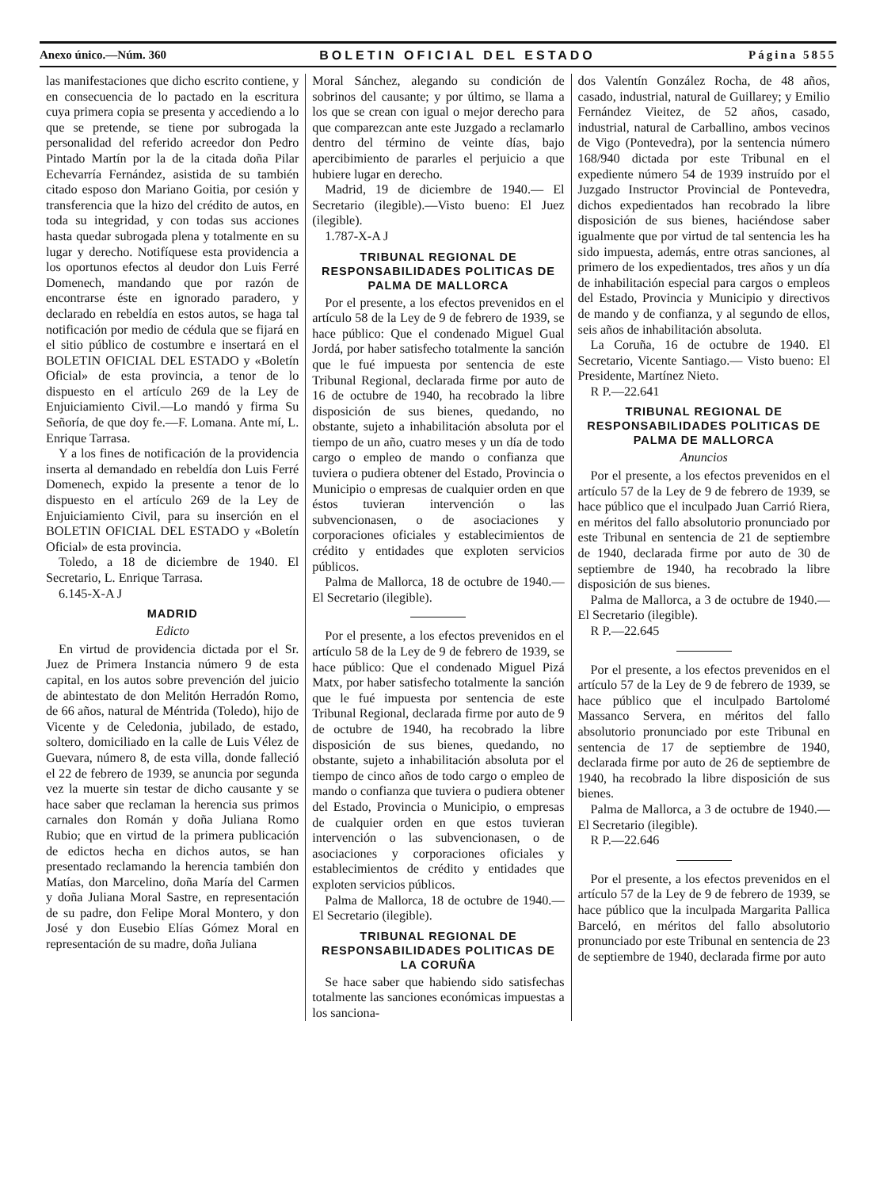Anexo único.—Núm. 360 BOLETIN OFICIAL DEL ESTADO Página 5855
las manifestaciones que dicho escrito contiene, y en consecuencia de lo pactado en la escritura cuya primera copia se presenta y accediendo a lo que se pretende, se tiene por subrogada la personalidad del referido acreedor don Pedro Pintado Martín por la de la citada doña Pilar Echevarría Fernández, asistida de su también citado esposo don Mariano Goitia, por cesión y transferencia que la hizo del crédito de autos, en toda su integridad, y con todas sus acciones hasta quedar subrogada plena y totalmente en su lugar y derecho. Notifíquese esta providencia a los oportunos efectos al deudor don Luis Ferré Domenech, mandando que por razón de encontrarse éste en ignorado paradero, y declarado en rebeldía en estos autos, se haga tal notificación por medio de cédula que se fijará en el sitio público de costumbre e insertará en el BOLETIN OFICIAL DEL ESTADO y «Boletín Oficial» de esta provincia, a tenor de lo dispuesto en el artículo 269 de la Ley de Enjuiciamiento Civil.—Lo mandó y firma Su Señoría, de que doy fe.—F. Lomana. Ante mí, L. Enrique Tarrasa.
Y a los fines de notificación de la providencia inserta al demandado en rebeldía don Luis Ferré Domenech, expido la presente a tenor de lo dispuesto en el artículo 269 de la Ley de Enjuiciamiento Civil, para su inserción en el BOLETIN OFICIAL DEL ESTADO y «Boletín Oficial» de esta provincia.
Toledo, a 18 de diciembre de 1940. El Secretario, L. Enrique Tarrasa.
6.145-X-A J
MADRID
Edicto
En virtud de providencia dictada por el Sr. Juez de Primera Instancia número 9 de esta capital, en los autos sobre prevención del juicio de abintestato de don Melitón Herradón Romo, de 66 años, natural de Méntrida (Toledo), hijo de Vicente y de Celedonia, jubilado, de estado, soltero, domiciliado en la calle de Luis Vélez de Guevara, número 8, de esta villa, donde falleció el 22 de febrero de 1939, se anuncia por segunda vez la muerte sin testar de dicho causante y se hace saber que reclaman la herencia sus primos carnales don Román y doña Juliana Romo Rubio; que en virtud de la primera publicación de edictos hecha en dichos autos, se han presentado reclamando la herencia también don Matías, don Marcelino, doña María del Carmen y doña Juliana Moral Sastre, en representación de su padre, don Felipe Moral Montero, y don José y don Eusebio Elías Gómez Moral en representación de su madre, doña Juliana
Moral Sánchez, alegando su condición de sobrinos del causante; y por último, se llama a los que se crean con igual o mejor derecho para que comparezcan ante este Juzgado a reclamarlo dentro del término de veinte días, bajo apercibimiento de pararles el perjuicio a que hubiere lugar en derecho.
Madrid, 19 de diciembre de 1940.— El Secretario (ilegible).—Visto bueno: El Juez (ilegible).
1.787-X-A J
TRIBUNAL REGIONAL DE RESPONSABILIDADES POLITICAS DE PALMA DE MALLORCA
Por el presente, a los efectos prevenidos en el artículo 58 de la Ley de 9 de febrero de 1939, se hace público: Que el condenado Miguel Gual Jordá, por haber satisfecho totalmente la sanción que le fué impuesta por sentencia de este Tribunal Regional, declarada firme por auto de 16 de octubre de 1940, ha recobrado la libre disposición de sus bienes, quedando, no obstante, sujeto a inhabilitación absoluta por el tiempo de un año, cuatro meses y un día de todo cargo o empleo de mando o confianza que tuviera o pudiera obtener del Estado, Provincia o Municipio o empresas de cualquier orden en que éstos tuvieran intervención o las subvencionasen, o de asociaciones y corporaciones oficiales y establecimientos de crédito y entidades que exploten servicios públicos.
Palma de Mallorca, 18 de octubre de 1940.—El Secretario (ilegible).
Por el presente, a los efectos prevenidos en el artículo 58 de la Ley de 9 de febrero de 1939, se hace público: Que el condenado Miguel Pizá Matx, por haber satisfecho totalmente la sanción que le fué impuesta por sentencia de este Tribunal Regional, declarada firme por auto de 9 de octubre de 1940, ha recobrado la libre disposición de sus bienes, quedando, no obstante, sujeto a inhabilitación absoluta por el tiempo de cinco años de todo cargo o empleo de mando o confianza que tuviera o pudiera obtener del Estado, Provincia o Municipio, o empresas de cualquier orden en que estos tuvieran intervención o las subvencionasen, o de asociaciones y corporaciones oficiales y establecimientos de crédito y entidades que exploten servicios públicos.
Palma de Mallorca, 18 de octubre de 1940.—El Secretario (ilegible).
TRIBUNAL REGIONAL DE RESPONSABILIDADES POLITICAS DE LA CORUÑA
Se hace saber que habiendo sido satisfechas totalmente las sanciones económicas impuestas a los sanciona-
dos Valentín González Rocha, de 48 años, casado, industrial, natural de Guillarey; y Emilio Fernández Vieitez, de 52 años, casado, industrial, natural de Carballino, ambos vecinos de Vigo (Pontevedra), por la sentencia número 168/940 dictada por este Tribunal en el expediente número 54 de 1939 instruído por el Juzgado Instructor Provincial de Pontevedra, dichos expedientados han recobrado la libre disposición de sus bienes, haciéndose saber igualmente que por virtud de tal sentencia les ha sido impuesta, además, entre otras sanciones, al primero de los expedientados, tres años y un día de inhabilitación especial para cargos o empleos del Estado, Provincia y Municipio y directivos de mando y de confianza, y al segundo de ellos, seis años de inhabilitación absoluta.
La Coruña, 16 de octubre de 1940. El Secretario, Vicente Santiago.— Visto bueno: El Presidente, Martínez Nieto.
R P.—22.641
TRIBUNAL REGIONAL DE RESPONSABILIDADES POLITICAS DE PALMA DE MALLORCA
Anuncios
Por el presente, a los efectos prevenidos en el artículo 57 de la Ley de 9 de febrero de 1939, se hace público que el inculpado Juan Carrió Riera, en méritos del fallo absolutorio pronunciado por este Tribunal en sentencia de 21 de septiembre de 1940, declarada firme por auto de 30 de septiembre de 1940, ha recobrado la libre disposición de sus bienes.
Palma de Mallorca, a 3 de octubre de 1940.—El Secretario (ilegible).
R P.—22.645
Por el presente, a los efectos prevenidos en el artículo 57 de la Ley de 9 de febrero de 1939, se hace público que el inculpado Bartolomé Massanco Servera, en méritos del fallo absolutorio pronunciado por este Tribunal en sentencia de 17 de septiembre de 1940, declarada firme por auto de 26 de septiembre de 1940, ha recobrado la libre disposición de sus bienes.
Palma de Mallorca, a 3 de octubre de 1940.—El Secretario (ilegible).
R P.—22.646
Por el presente, a los efectos prevenidos en el artículo 57 de la Ley de 9 de febrero de 1939, se hace público que la inculpada Margarita Pallica Barceló, en méritos del fallo absolutorio pronunciado por este Tribunal en sentencia de 23 de septiembre de 1940, declarada firme por auto